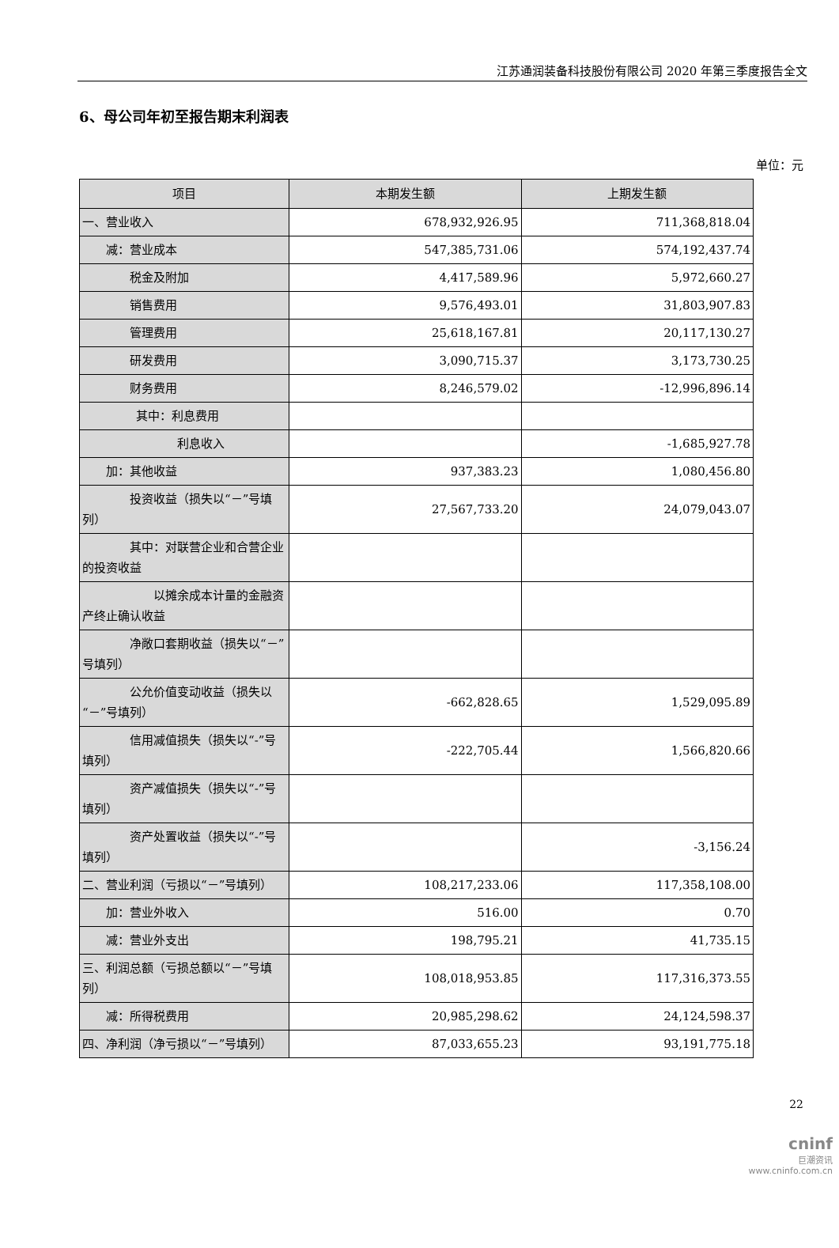江苏通润装备科技股份有限公司 2020 年第三季度报告全文
6、母公司年初至报告期末利润表
单位：元
| 项目 | 本期发生额 | 上期发生额 |
| --- | --- | --- |
| 一、营业收入 | 678,932,926.95 | 711,368,818.04 |
| 减：营业成本 | 547,385,731.06 | 574,192,437.74 |
| 税金及附加 | 4,417,589.96 | 5,972,660.27 |
| 销售费用 | 9,576,493.01 | 31,803,907.83 |
| 管理费用 | 25,618,167.81 | 20,117,130.27 |
| 研发费用 | 3,090,715.37 | 3,173,730.25 |
| 财务费用 | 8,246,579.02 | -12,996,896.14 |
| 其中：利息费用 | | |
| 利息收入 | | -1,685,927.78 |
| 加：其他收益 | 937,383.23 | 1,080,456.80 |
| 投资收益（损失以“－”号填列） | 27,567,733.20 | 24,079,043.07 |
| 其中：对联营企业和合营企业的投资收益 | | |
| 以摊余成本计量的金融资产终止确认收益 | | |
| 净敞口套期收益（损失以“－”号填列） | | |
| 公允价值变动收益（损失以“－”号填列） | -662,828.65 | 1,529,095.89 |
| 信用减值损失（损失以“-”号填列） | -222,705.44 | 1,566,820.66 |
| 资产减值损失（损失以“-”号填列） | | |
| 资产处置收益（损失以“-”号填列） | | -3,156.24 |
| 二、营业利润（亏损以“－”号填列） | 108,217,233.06 | 117,358,108.00 |
| 加：营业外收入 | 516.00 | 0.70 |
| 减：营业外支出 | 198,795.21 | 41,735.15 |
| 三、利润总额（亏损总额以“－”号填列） | 108,018,953.85 | 117,316,373.55 |
| 减：所得税费用 | 20,985,298.62 | 24,124,598.37 |
| 四、净利润（净亏损以“－”号填列） | 87,033,655.23 | 93,191,775.18 |
22
cninf
巨潮资讯
www.cninfo.com.cn